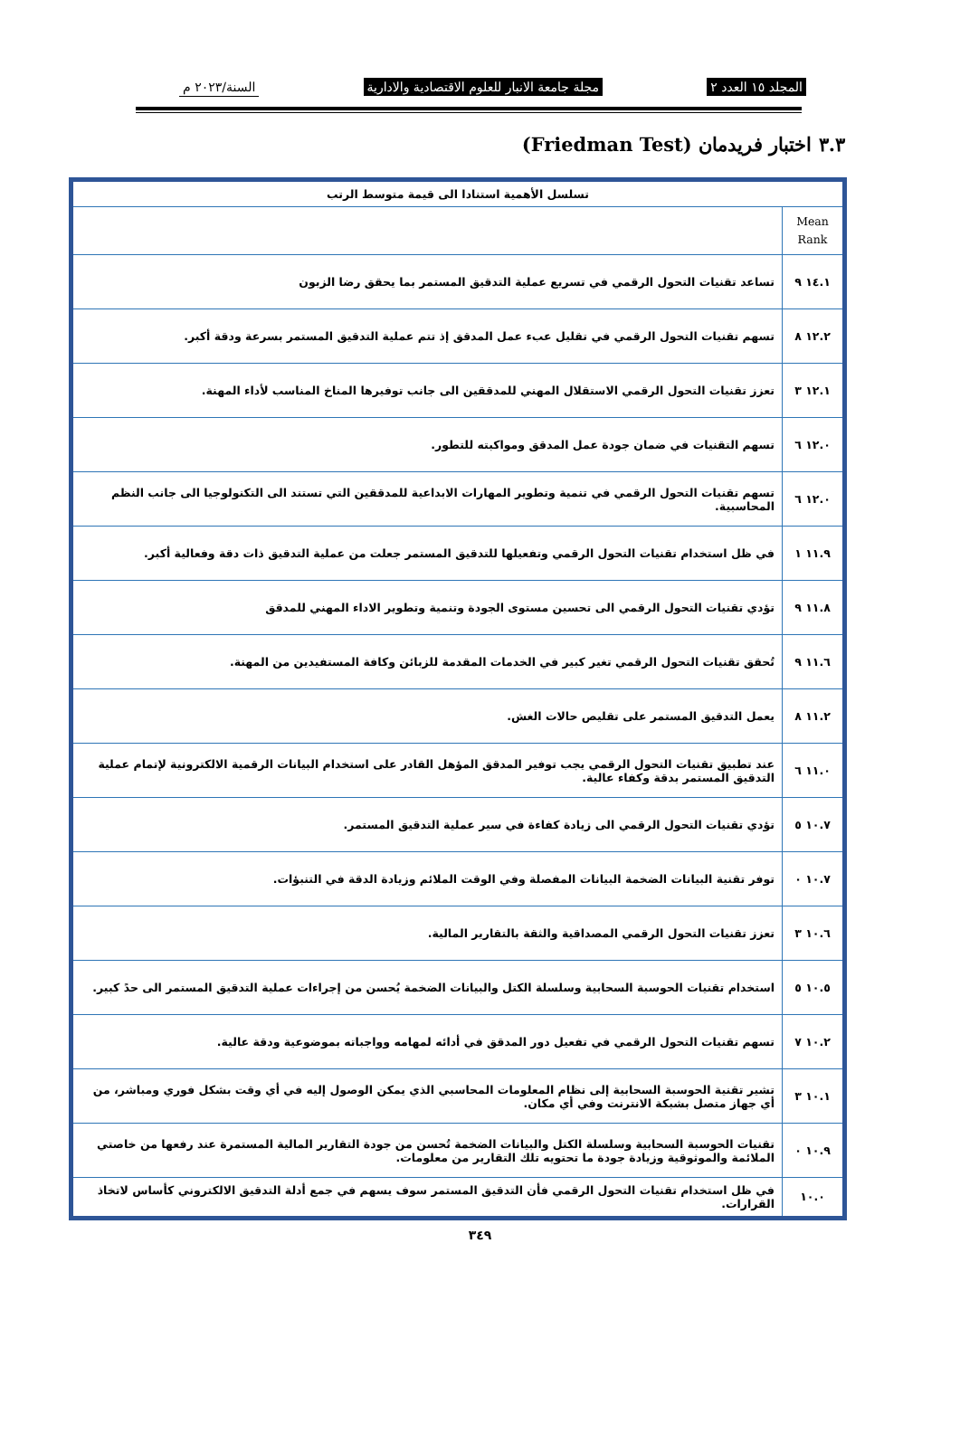المجلد ١٥ العدد ٢ مجلة جامعة الانبار للعلوم الاقتصادية والادارية السنة/٢٠٢٣ م
٣.٣ اختبار فريدمان (Friedman Test)
| تسلسل الأهمية استنادا الى قيمة متوسط الرتب | |
| --- | --- |
| Mean Rank | |
| ١٤.١ ٩ | تساعد تقنيات التحول الرقمي في تسريع عملية التدقيق المستمر بما يحقق رضا الزبون |
| ١٢.٢ ٨ | تسهم تقنيات التحول الرقمي في تقليل عبء عمل المدقق إذ تتم عملية التدقيق المستمر بسرعة ودقة أكبر. |
| ١٢.١ ٣ | تعزز تقنيات التحول الرقمي الاستقلال المهني للمدققين الى جانب توفيرها المناخ المناسب لأداء المهنة. |
| ١٢.٠ ٦ | تسهم التقنيات في ضمان جودة عمل المدقق ومواكبته للتطور. |
| ١٢.٠ ٦ | تسهم تقنيات التحول الرقمي في تنمية وتطوير المهارات الابداعية للمدققين التي تستند الى التكنولوجيا الى جانب النظم المحاسبية. |
| ١١.٩ ١ | في ظل استخدام تقنيات التحول الرقمي وتفعيلها للتدقيق المستمر جعلت من عملية التدقيق ذات دقة وفعالية أكبر. |
| ١١.٨ ٩ | تؤدي تقنيات التحول الرقمي الى تحسين مستوى الجودة وتنمية وتطوير الاداء المهني للمدقق |
| ١١.٦ ٩ | تُحقق تقنيات التحول الرقمي تغير كبير في الخدمات المقدمة للزبائن وكافة المستفيدين من المهنة. |
| ١١.٢ ٨ | يعمل التدقيق المستمر على تقليص حالات الغش. |
| ١١.٠ ٦ | عند تطبيق تقنيات التحول الرقمي يجب توفير المدقق المؤهل القادر على استخدام البيانات الرقمية الالكترونية لإتمام عملية التدقيق المستمر بدقة وكفاء عالية. |
| ١٠.٧ ٥ | تؤدي تقنيات التحول الرقمي الى زيادة كفاءة في سير عملية التدقيق المستمر. |
| ١٠.٧ ٠ | توفر تقنية البيانات الضخمة البيانات المفصلة وفي الوقت الملائم وزيادة الدقة في التنبؤات. |
| ١٠.٦ ٣ | تعزز تقنيات التحول الرقمي المصداقية والثقة بالتقارير المالية. |
| ١٠.٥ ٥ | استخدام تقنيات الحوسبة السحابية وسلسلة الكتل والبيانات الضخمة يُحسن من إجراءات عملية التدقيق المستمر الى حدً كبير. |
| ١٠.٢ ٧ | تسهم تقنيات التحول الرقمي في تفعيل دور المدقق في أدائه لمهامه وواجباته بموضوعية ودقة عالية. |
| ١٠.١ ٣ | تشير تقنية الحوسبة السحابية إلى نظام المعلومات المحاسبي الذي يمكن الوصول إليه في أي وقت بشكل فوري ومباشر، من أي جهاز متصل بشبكة الانترنت وفي أي مكان. |
| ١٠.٩ ٠ | تقنيات الحوسبة السحابية وسلسلة الكتل والبيانات الضخمة تُحسن من جودة التقارير المالية المستمرة عند رفعها من خاصتي الملائمة والموثوقية وزيادة جودة ما تحتويه تلك التقارير من معلومات. |
| ١٠.٠ | في ظل استخدام تقنيات التحول الرقمي فأن التدقيق المستمر سوف يسهم في جمع أدلة التدقيق الالكتروني كأساس لاتخاذ القرارات. |
٣٤٩